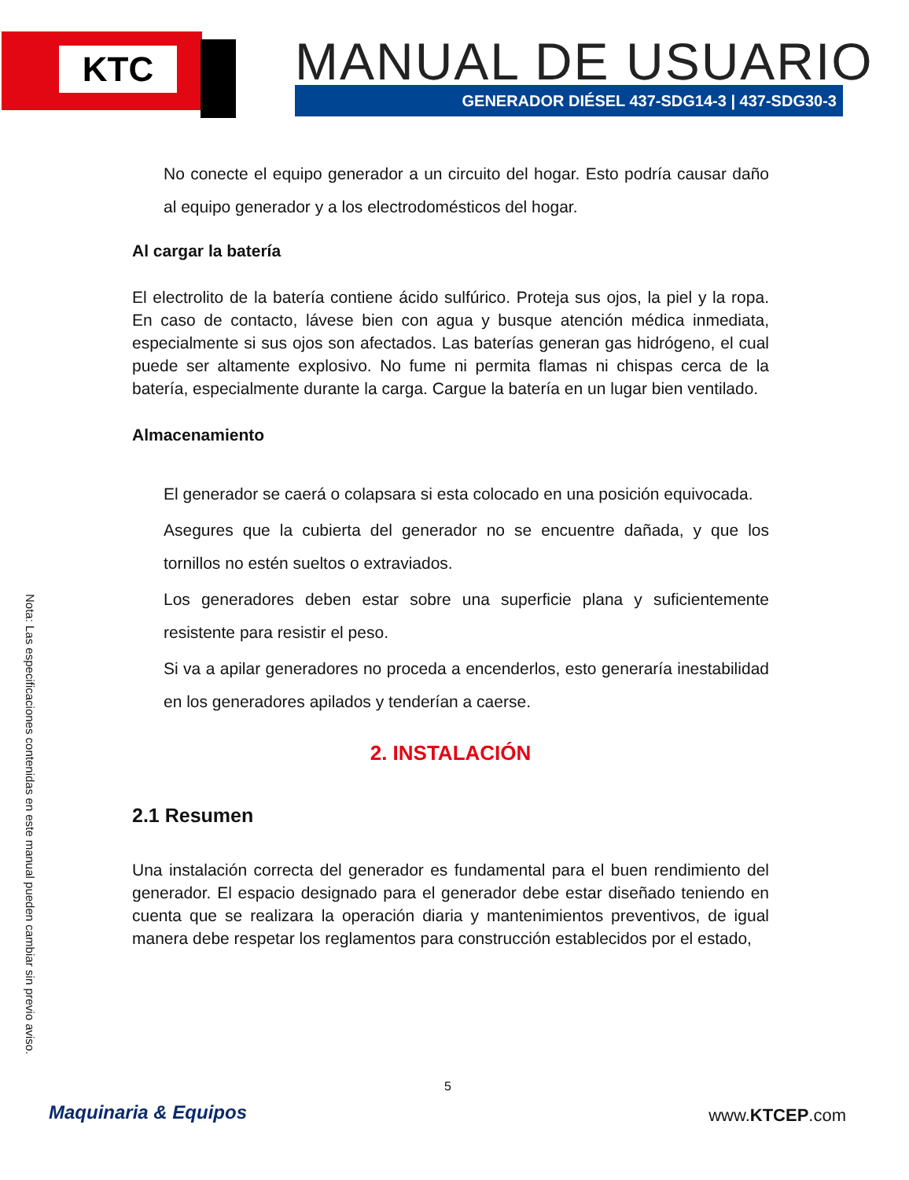KTC MANUAL DE USUARIO
GENERADOR DIÉSEL 437-SDG14-3 | 437-SDG30-3
Nota: Las especificaciones contenidas en este manual pueden cambiar sin previo aviso.
No conecte el equipo generador a un circuito del hogar. Esto podría causar daño al equipo generador y a los electrodomésticos del hogar.
Al cargar la batería
El electrolito de la batería contiene ácido sulfúrico. Proteja sus ojos, la piel y la ropa. En caso de contacto, lávese bien con agua y busque atención médica inmediata, especialmente si sus ojos son afectados. Las baterías generan gas hidrógeno, el cual puede ser altamente explosivo. No fume ni permita flamas ni chispas cerca de la batería, especialmente durante la carga. Cargue la batería en un lugar bien ventilado.
Almacenamiento
El generador se caerá o colapsara si esta colocado en una posición equivocada.
Asegures que la cubierta del generador no se encuentre dañada, y que los tornillos no estén sueltos o extraviados.
Los generadores deben estar sobre una superficie plana y suficientemente resistente para resistir el peso.
Si va a apilar generadores no proceda a encenderlos, esto generaría inestabilidad en los generadores apilados y tenderían a caerse.
2. INSTALACIÓN
2.1 Resumen
Una instalación correcta del generador es fundamental para el buen rendimiento del generador. El espacio designado para el generador debe estar diseñado teniendo en cuenta que se realizara la operación diaria y mantenimientos preventivos, de igual manera debe respetar los reglamentos para construcción establecidos por el estado,
5
Maquinaria & Equipos www.KTCEP.com